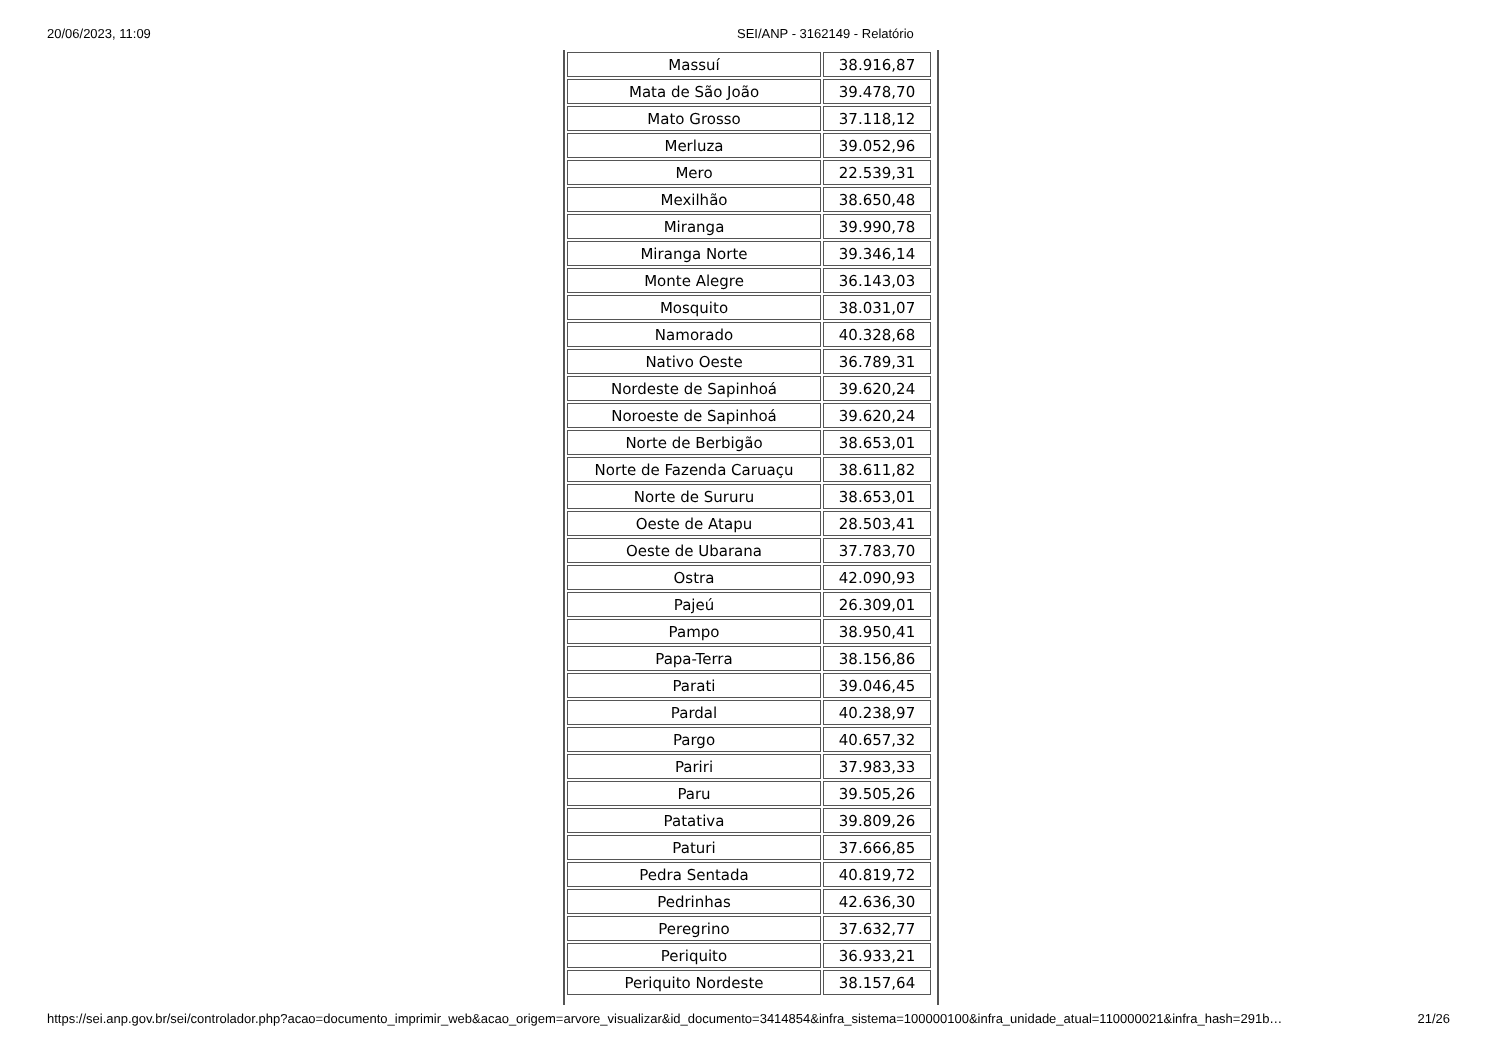20/06/2023, 11:09 SEI/ANP - 3162149 - Relatório
| Massuí | 38.916,87 |
| Mata de São João | 39.478,70 |
| Mato Grosso | 37.118,12 |
| Merluza | 39.052,96 |
| Mero | 22.539,31 |
| Mexilhão | 38.650,48 |
| Miranga | 39.990,78 |
| Miranga Norte | 39.346,14 |
| Monte Alegre | 36.143,03 |
| Mosquito | 38.031,07 |
| Namorado | 40.328,68 |
| Nativo Oeste | 36.789,31 |
| Nordeste de Sapinhoá | 39.620,24 |
| Noroeste de Sapinhoá | 39.620,24 |
| Norte de Berbigão | 38.653,01 |
| Norte de Fazenda Caruaçu | 38.611,82 |
| Norte de Sururu | 38.653,01 |
| Oeste de Atapu | 28.503,41 |
| Oeste de Ubarana | 37.783,70 |
| Ostra | 42.090,93 |
| Pajeú | 26.309,01 |
| Pampo | 38.950,41 |
| Papa-Terra | 38.156,86 |
| Parati | 39.046,45 |
| Pardal | 40.238,97 |
| Pargo | 40.657,32 |
| Pariri | 37.983,33 |
| Paru | 39.505,26 |
| Patativa | 39.809,26 |
| Paturi | 37.666,85 |
| Pedra Sentada | 40.819,72 |
| Pedrinhas | 42.636,30 |
| Peregrino | 37.632,77 |
| Periquito | 36.933,21 |
| Periquito Nordeste | 38.157,64 |
https://sei.anp.gov.br/sei/controlador.php?acao=documento_imprimir_web&acao_origem=arvore_visualizar&id_documento=3414854&infra_sistema=100000100&infra_unidade_atual=110000021&infra_hash=291b…
21/26